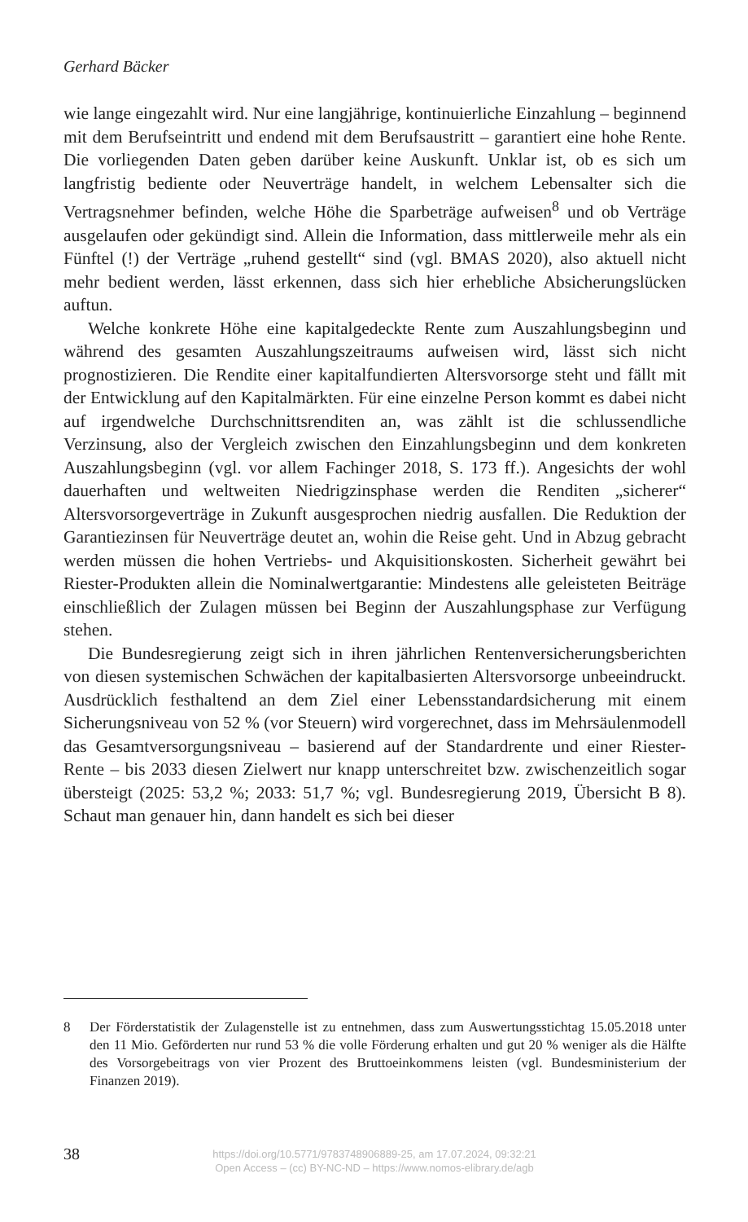Gerhard Bäcker
wie lange eingezahlt wird. Nur eine langjährige, kontinuierliche Einzahlung – beginnend mit dem Berufseintritt und endend mit dem Berufsaustritt – garantiert eine hohe Rente. Die vorliegenden Daten geben darüber keine Auskunft. Unklar ist, ob es sich um langfristig bediente oder Neuverträge handelt, in welchem Lebensalter sich die Vertragsnehmer befinden, welche Höhe die Sparbeträge aufweisen<sup>8</sup> und ob Verträge ausgelaufen oder gekündigt sind. Allein die Information, dass mittlerweile mehr als ein Fünftel (!) der Verträge „ruhend gestellt“ sind (vgl. BMAS 2020), also aktuell nicht mehr bedient werden, lässt erkennen, dass sich hier erhebliche Absicherungslücken auftun.
Welche konkrete Höhe eine kapitalgedeckte Rente zum Auszahlungsbeginn und während des gesamten Auszahlungszeitraums aufweisen wird, lässt sich nicht prognostizieren. Die Rendite einer kapitalfundierten Altersvorsorge steht und fällt mit der Entwicklung auf den Kapitalmärkten. Für eine einzelne Person kommt es dabei nicht auf irgendwelche Durchschnittsrenditen an, was zählt ist die schlussendliche Verzinsung, also der Vergleich zwischen den Einzahlungsbeginn und dem konkreten Auszahlungsbeginn (vgl. vor allem Fachinger 2018, S. 173 ff.). Angesichts der wohl dauerhaften und weltweiten Niedrigzinsphase werden die Renditen „sicherer“ Altersvorsorgeverträge in Zukunft ausgesprochen niedrig ausfallen. Die Reduktion der Garantiezinsen für Neuverträge deutet an, wohin die Reise geht. Und in Abzug gebracht werden müssen die hohen Vertriebs- und Akquisitionskosten. Sicherheit gewährt bei Riester-Produkten allein die Nominalwertgarantie: Mindestens alle geleisteten Beiträge einschließlich der Zulagen müssen bei Beginn der Auszahlungsphase zur Verfügung stehen.
Die Bundesregierung zeigt sich in ihren jährlichen Rentenversicherungsberichten von diesen systemischen Schwächen der kapitalbasierten Altersvorsorge unbeeindruckt. Ausdrücklich festhaltend an dem Ziel einer Lebensstandardsicherung mit einem Sicherungsniveau von 52 % (vor Steuern) wird vorgerechnet, dass im Mehrsäulenmodell das Gesamtversorgungsniveau – basierend auf der Standardrente und einer Riester-Rente – bis 2033 diesen Zielwert nur knapp unterschreitet bzw. zwischenzeitlich sogar übersteigt (2025: 53,2 %; 2033: 51,7 %; vgl. Bundesregierung 2019, Übersicht B 8). Schaut man genauer hin, dann handelt es sich bei dieser
8 Der Förderstatistik der Zulagenstelle ist zu entnehmen, dass zum Auswertungsstichtag 15.05.2018 unter den 11 Mio. Geförderten nur rund 53 % die volle Förderung erhalten und gut 20 % weniger als die Hälfte des Vorsorgebeitrags von vier Prozent des Bruttoeinkommens leisten (vgl. Bundesministerium der Finanzen 2019).
38
https://doi.org/10.5771/9783748906889-25, am 17.07.2024, 09:32:21
Open Access – (cc) BY-NC-ND – https://www.nomos-elibrary.de/agb